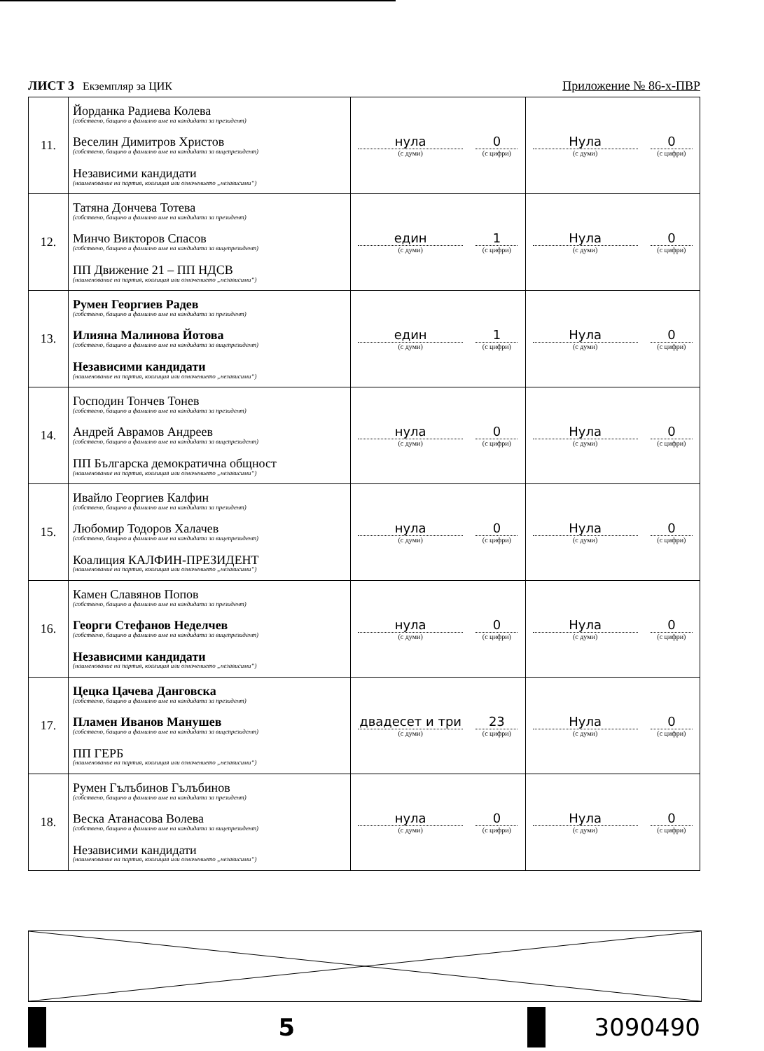ЛИСТ 3 Екземпляр за ЦИК Приложение № 86-х-ПВР
| 11. | Йорданка Радиева Колева (собствено, бащино и фамилно име на кандидата за президент) Веселин Димитров Христов (собствено, бащино и фамилно име на кандидата за вицепрезидент) Независими кандидати (наименование на партия, коалиция или означението „независими“) | нула (с думи) 0 (с цифри) | Нула (с думи) 0 (с цифри) |
| 12. | Татяна Дончева Тотева (собствено, бащино и фамилно име на кандидата за президент) Минчо Викторов Спасов (собствено, бащино и фамилно име на кандидата за вицепрезидент) ПП Движение 21 – ПП НДСВ (наименование на партия, коалиция или означението „независими“) | един (с думи) 1 (с цифри) | Нула (с думи) 0 (с цифри) |
| 13. | Румен Георгиев Радев (собствено, бащино и фамилно име на кандидата за президент) Илияна Малинова Йотова (собствено, бащино и фамилно име на кандидата за вицепрезидент) Независими кандидати (наименование на партия, коалиция или означението „независими“) | един (с думи) 1 (с цифри) | Нула (с думи) 0 (с цифри) |
| 14. | Господин Тончев Тонев (собствено, бащино и фамилно име на кандидата за президент) Андрей Аврамов Андреев (собствено, бащино и фамилно име на кандидата за вицепрезидент) ПП Българска демократична общност (наименование на партия, коалиция или означението „независими“) | нула (с думи) 0 (с цифри) | Нула (с думи) 0 (с цифри) |
| 15. | Ивайло Георгиев Калфин (собствено, бащино и фамилно име на кандидата за президент) Любомир Тодоров Халачев (собствено, бащино и фамилно име на кандидата за вицепрезидент) Коалиция КАЛФИН-ПРЕЗИДЕНТ (наименование на партия, коалиция или означението „независими“) | нула (с думи) 0 (с цифри) | Нула (с думи) 0 (с цифри) |
| 16. | Камен Славянов Попов (собствено, бащино и фамилно име на кандидата за президент) Георги Стефанов Неделчев (собствено, бащино и фамилно име на кандидата за вицепрезидент) Независими кандидати (наименование на партия, коалиция или означението „независими“) | нула (с думи) 0 (с цифри) | Нула (с думи) 0 (с цифри) |
| 17. | Цецка Цачева Данговска (собствено, бащино и фамилно име на кандидата за президент) Пламен Иванов Манушев (собствено, бащино и фамилно име на кандидата за вицепрезидент) ПП ГЕРБ (наименование на партия, коалиция или означението „независими“) | двадесет и три (с думи) 23 (с цифри) | Нула (с думи) 0 (с цифри) |
| 18. | Румен Гълъбинов Гълъбинов (собствено, бащино и фамилно име на кандидата за президент) Веска Атанасова Волева (собствено, бащино и фамилно име на кандидата за вицепрезидент) Независими кандидати (наименование на партия, коалиция или означението „независими“) | нула (с думи) 0 (с цифри) | Нула (с думи) 0 (с цифри) |
5 3090490